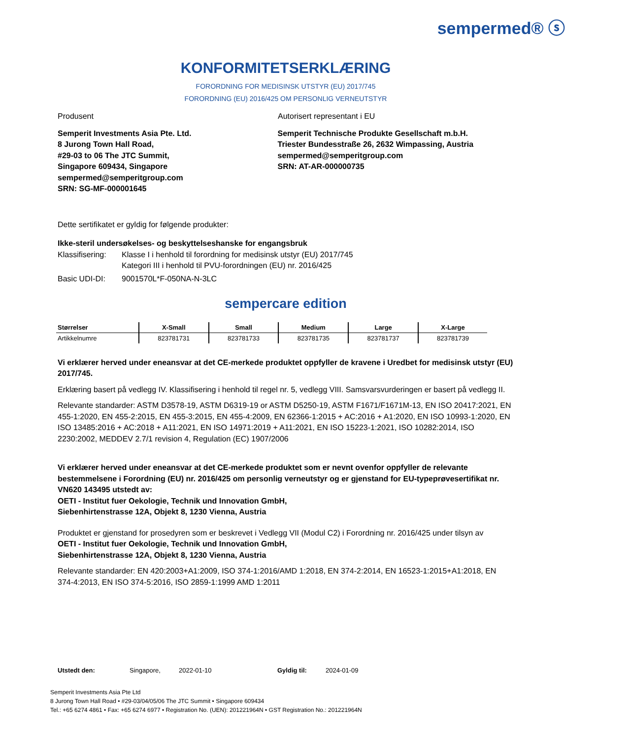sempermed® ⓢ
KONFORMITETSERKLÆRING
FORORDNING FOR MEDISINSK UTSTYR (EU) 2017/745
FORORDNING (EU) 2016/425 OM PERSONLIG VERNEUTSTYR
Produsent Autorisert representant i EU
Semperit Investments Asia Pte. Ltd.
8 Jurong Town Hall Road,
#29-03 to 06 The JTC Summit,
Singapore 609434, Singapore
sempermed@semperitgroup.com
SRN: SG-MF-000001645
Semperit Technische Produkte Gesellschaft m.b.H.
Triester Bundesstraße 26, 2632 Wimpassing, Austria
sempermed@semperitgroup.com
SRN: AT-AR-000000735
Dette sertifikatet er gyldig for følgende produkter:
Ikke-steril undersøkelses- og beskyttelseshanske for engangsbruk
Klassifisering:
Klasse I i henhold til forordning for medisinsk utstyr (EU) 2017/745
Kategori III i henhold til PVU-forordningen (EU) nr. 2016/425
Basic UDI-DI: 9001570L*F-050NA-N-3LC
sempercare edition
| Størrelser | X-Small | Small | Medium | Large | X-Large |
| --- | --- | --- | --- | --- | --- |
| Artikkelnumre | 823781731 | 823781733 | 823781735 | 823781737 | 823781739 |
Vi erklærer herved under eneansvar at det CE-merkede produktet oppfyller de kravene i Uredbet for medisinsk utstyr (EU) 2017/745.
Erklæring basert på vedlegg IV. Klassifisering i henhold til regel nr. 5, vedlegg VIII. Samsvarsvurderingen er basert på vedlegg II.
Relevante standarder: ASTM D3578-19, ASTM D6319-19 or ASTM D5250-19, ASTM F1671/F1671M-13, EN ISO 20417:2021, EN 455-1:2020, EN 455-2:2015, EN 455-3:2015, EN 455-4:2009, EN 62366-1:2015 + AC:2016 + A1:2020, EN ISO 10993-1:2020, EN ISO 13485:2016 + AC:2018 + A11:2021, EN ISO 14971:2019 + A11:2021, EN ISO 15223-1:2021, ISO 10282:2014, ISO 2230:2002, MEDDEV 2.7/1 revision 4, Regulation (EC) 1907/2006
Vi erklærer herved under eneansvar at det CE-merkede produktet som er nevnt ovenfor oppfyller de relevante bestemmelsene i Forordning (EU) nr. 2016/425 om personlig verneutstyr og er gjenstand for EU-typeprøvesertifikat nr. VN620 143495 utstedt av:
OETI - Institut fuer Oekologie, Technik und Innovation GmbH,
Siebenhirtenstrasse 12A, Objekt 8, 1230 Vienna, Austria
Produktet er gjenstand for prosedyren som er beskrevet i Vedlegg VII (Modul C2) i Forordning nr. 2016/425 under tilsyn av
OETI - Institut fuer Oekologie, Technik und Innovation GmbH,
Siebenhirtenstrasse 12A, Objekt 8, 1230 Vienna, Austria
Relevante standarder: EN 420:2003+A1:2009, ISO 374-1:2016/AMD 1:2018, EN 374-2:2014, EN 16523-1:2015+A1:2018, EN 374-4:2013, EN ISO 374-5:2016, ISO 2859-1:1999 AMD 1:2011
Utstedt den: Singapore, 2022-01-10 Gyldig til: 2024-01-09
Semperit Investments Asia Pte Ltd
8 Jurong Town Hall Road • #29-03/04/05/06 The JTC Summit • Singapore 609434
Tel.: +65 6274 4861 • Fax: +65 6274 6977 • Registration No. (UEN): 201221964N • GST Registration No.: 201221964N